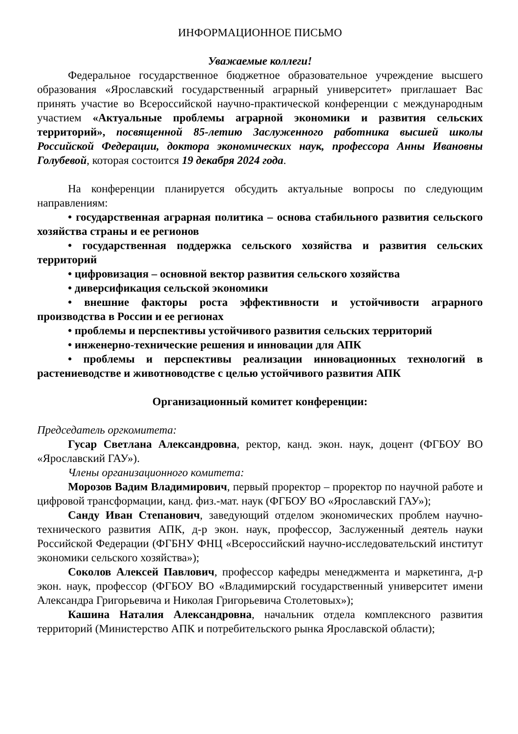ИНФОРМАЦИОННОЕ ПИСЬМО
Уважаемые коллеги!
Федеральное государственное бюджетное образовательное учреждение высшего образования «Ярославский государственный аграрный университет» приглашает Вас принять участие во Всероссийской научно-практической конференции с международным участием «Актуальные проблемы аграрной экономики и развития сельских территорий», посвященной 85-летию Заслуженного работника высшей школы Российской Федерации, доктора экономических наук, профессора Анны Ивановны Голубевой, которая состоится 19 декабря 2024 года.
На конференции планируется обсудить актуальные вопросы по следующим направлениям:
• государственная аграрная политика – основа стабильного развития сельского хозяйства страны и ее регионов
• государственная поддержка сельского хозяйства и развития сельских территорий
• цифровизация – основной вектор развития сельского хозяйства
• диверсификация сельской экономики
• внешние факторы роста эффективности и устойчивости аграрного производства в России и ее регионах
• проблемы и перспективы устойчивого развития сельских территорий
• инженерно-технические решения и инновации для АПК
• проблемы и перспективы реализации инновационных технологий в растениеводстве и животноводстве с целью устойчивого развития АПК
Организационный комитет конференции:
Председатель оргкомитета:
Гусар Светлана Александровна, ректор, канд. экон. наук, доцент (ФГБОУ ВО «Ярославский ГАУ»).
Члены организационного комитета:
Морозов Вадим Владимирович, первый проректор – проректор по научной работе и цифровой трансформации, канд. физ.-мат. наук (ФГБОУ ВО «Ярославский ГАУ»);
Санду Иван Степанович, заведующий отделом экономических проблем научно-технического развития АПК, д-р экон. наук, профессор, Заслуженный деятель науки Российской Федерации (ФГБНУ ФНЦ «Всероссийский научно-исследовательский институт экономики сельского хозяйства»);
Соколов Алексей Павлович, профессор кафедры менеджмента и маркетинга, д-р экон. наук, профессор (ФГБОУ ВО «Владимирский государственный университет имени Александра Григорьевича и Николая Григорьевича Столетовых»);
Кашина Наталия Александровна, начальник отдела комплексного развития территорий (Министерство АПК и потребительского рынка Ярославской области);